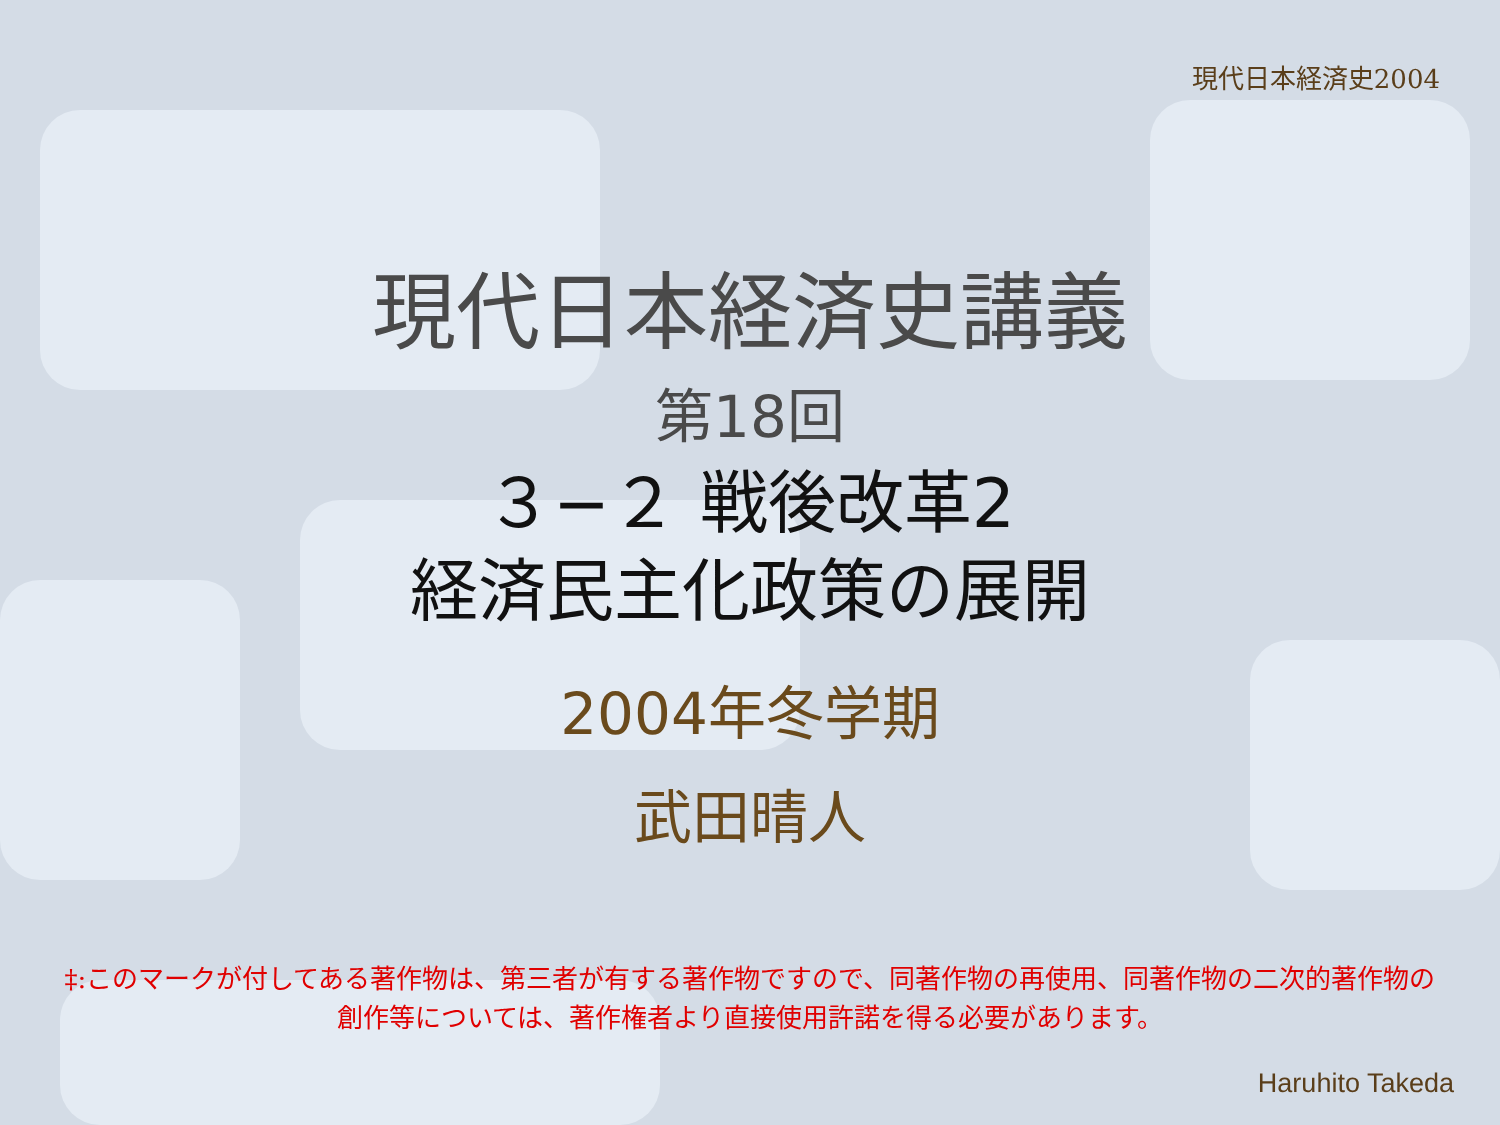現代日本経済史2004
現代日本経済史講義
第18回
３−２ 戦後改革2
経済民主化政策の展開
2004年冬学期
武田晴人
‡:このマークが付してある著作物は、第三者が有する著作物ですので、同著作物の再使用、同著作物の二次的著作物の創作等については、著作権者より直接使用許諾を得る必要があります。
Haruhito Takeda